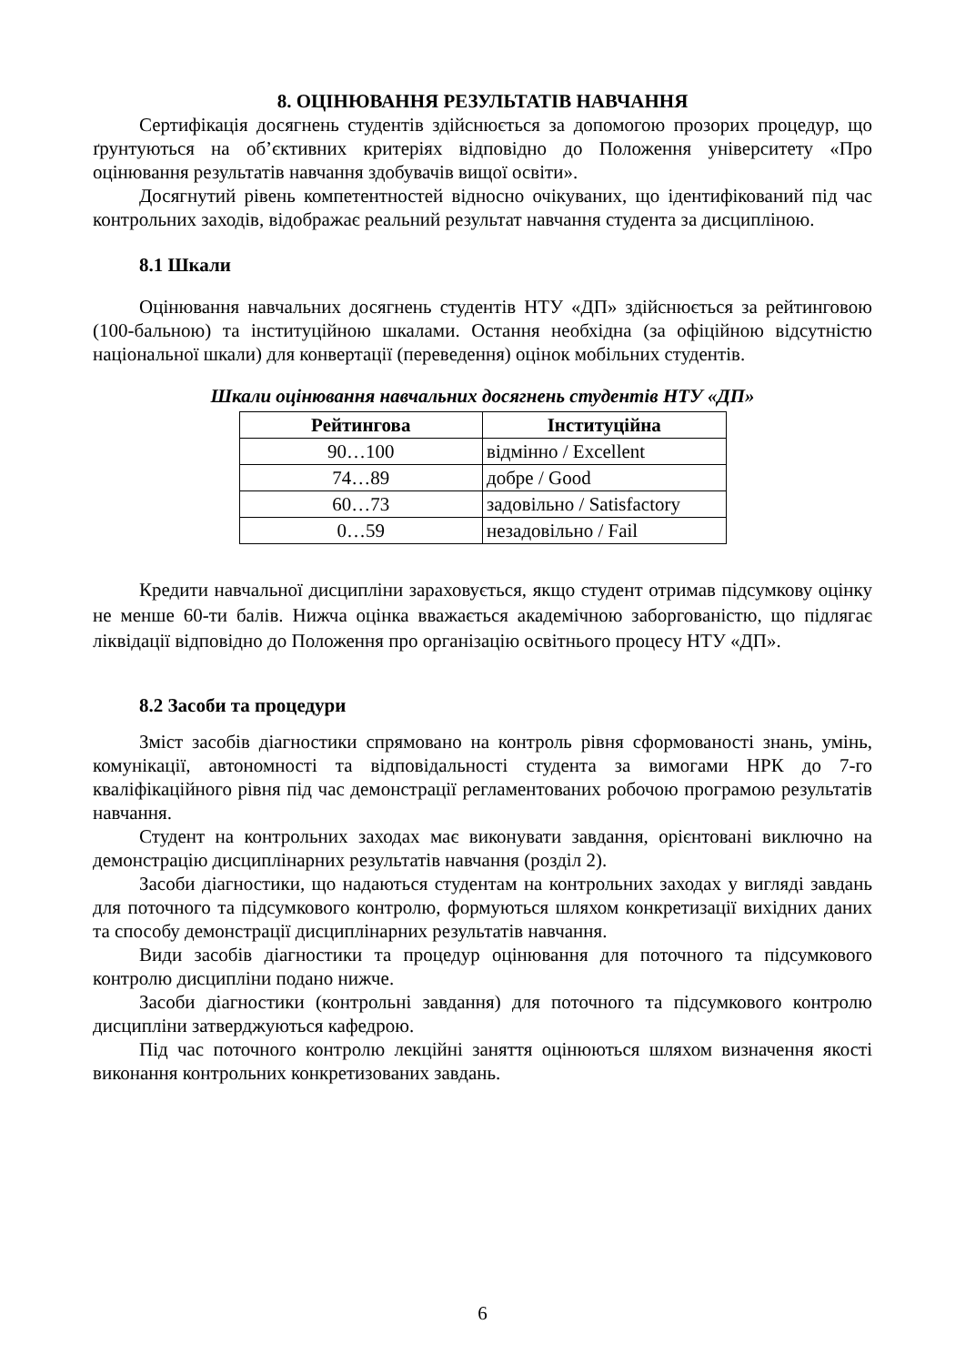8. ОЦІНЮВАННЯ РЕЗУЛЬТАТІВ НАВЧАННЯ
Сертифікація досягнень студентів здійснюється за допомогою прозорих процедур, що ґрунтуються на об’єктивних критеріях відповідно до Положення університету «Про оцінювання результатів навчання здобувачів вищої освіти».
Досягнутий рівень компетентностей відносно очікуваних, що ідентифікований під час контрольних заходів, відображає реальний результат навчання студента за дисципліною.
8.1 Шкали
Оцінювання навчальних досягнень студентів НТУ «ДП» здійснюється за рейтинговою (100-бальною) та інституційною шкалами. Остання необхідна (за офіційною відсутністю національної шкали) для конвертації (переведення) оцінок мобільних студентів.
Шкали оцінювання навчальних досягнень студентів НТУ «ДП»
| Рейтингова | Інституційна |
| --- | --- |
| 90…100 | відмінно / Excellent |
| 74…89 | добре / Good |
| 60…73 | задовільно / Satisfactory |
| 0…59 | незадовільно / Fail |
Кредити навчальної дисципліни зараховується, якщо студент отримав підсумкову оцінку не менше 60-ти балів. Нижча оцінка вважається академічною заборгованістю, що підлягає ліквідації відповідно до Положення про організацію освітнього процесу НТУ «ДП».
8.2 Засоби та процедури
Зміст засобів діагностики спрямовано на контроль рівня сформованості знань, умінь, комунікації, автономності та відповідальності студента за вимогами НРК до 7-го кваліфікаційного рівня під час демонстрації регламентованих робочою програмою результатів навчання.
Студент на контрольних заходах має виконувати завдання, орієнтовані виключно на демонстрацію дисциплінарних результатів навчання (розділ 2).
Засоби діагностики, що надаються студентам на контрольних заходах у вигляді завдань для поточного та підсумкового контролю, формуються шляхом конкретизації вихідних даних та способу демонстрації дисциплінарних результатів навчання.
Види засобів діагностики та процедур оцінювання для поточного та підсумкового контролю дисципліни подано нижче.
Засоби діагностики (контрольні завдання) для поточного та підсумкового контролю дисципліни затверджуються кафедрою.
Під час поточного контролю лекційні заняття оцінюються шляхом визначення якості виконання контрольних конкретизованих завдань.
6